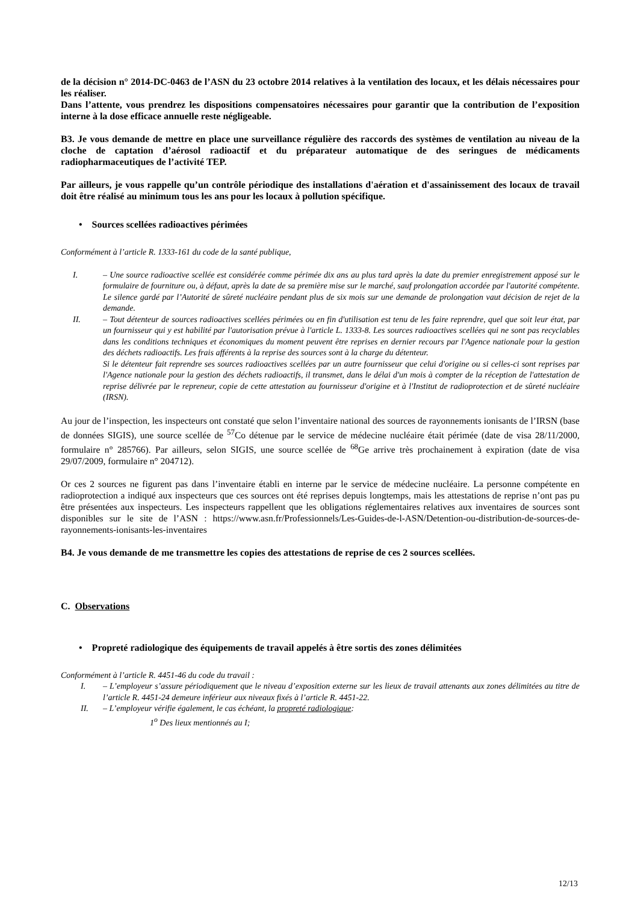de la décision n° 2014-DC-0463 de l’ASN du 23 octobre 2014 relatives à la ventilation des locaux, et les délais nécessaires pour les réaliser.
Dans l’attente, vous prendrez les dispositions compensatoires nécessaires pour garantir que la contribution de l’exposition interne à la dose efficace annuelle reste négligeable.
B3. Je vous demande de mettre en place une surveillance régulière des raccords des systèmes de ventilation au niveau de la cloche de captation d’aérosol radioactif et du préparateur automatique de des seringues de médicaments radiopharmaceutiques de l’activité TEP.
Par ailleurs, je vous rappelle qu’un contrôle périodique des installations d'aération et d'assainissement des locaux de travail doit être réalisé au minimum tous les ans pour les locaux à pollution spécifique.
• Sources scellées radioactives périmées
Conformément à l’article R. 1333-161 du code de la santé publique,
I. – Une source radioactive scellée est considérée comme périmée dix ans au plus tard après la date du premier enregistrement apposé sur le formulaire de fourniture ou, à défaut, après la date de sa première mise sur le marché, sauf prolongation accordée par l'autorité compétente. Le silence gardé par l’Autorité de sûreté nucléaire pendant plus de six mois sur une demande de prolongation vaut décision de rejet de la demande.
II. – Tout détenteur de sources radioactives scellées périmées ou en fin d'utilisation est tenu de les faire reprendre, quel que soit leur état, par un fournisseur qui y est habilité par l'autorisation prévue à l'article L. 1333-8. Les sources radioactives scellées qui ne sont pas recyclables dans les conditions techniques et économiques du moment peuvent être reprises en dernier recours par l'Agence nationale pour la gestion des déchets radioactifs. Les frais afférents à la reprise des sources sont à la charge du détenteur.
Si le détenteur fait reprendre ses sources radioactives scellées par un autre fournisseur que celui d'origine ou si celles-ci sont reprises par l'Agence nationale pour la gestion des déchets radioactifs, il transmet, dans le délai d'un mois à compter de la réception de l'attestation de reprise délivrée par le repreneur, copie de cette attestation au fournisseur d'origine et à l'Institut de radioprotection et de sûreté nucléaire (IRSN).
Au jour de l’inspection, les inspecteurs ont constaté que selon l’inventaire national des sources de rayonnements ionisants de l’IRSN (base de données SIGIS), une source scellée de <sup>57</sup>Co détenue par le service de médecine nucléaire était périmée (date de visa 28/11/2000, formulaire n° 285766). Par ailleurs, selon SIGIS, une source scellée de <sup>68</sup>Ge arrive très prochainement à expiration (date de visa 29/07/2009, formulaire n° 204712).
Or ces 2 sources ne figurent pas dans l’inventaire établi en interne par le service de médecine nucléaire. La personne compétente en radioprotection a indiqué aux inspecteurs que ces sources ont été reprises depuis longtemps, mais les attestations de reprise n’ont pas pu être présentées aux inspecteurs. Les inspecteurs rappellent que les obligations réglementaires relatives aux inventaires de sources sont disponibles sur le site de l’ASN : https://www.asn.fr/Professionnels/Les-Guides-de-l-ASN/Detention-ou-distribution-de-sources-de-rayonnements-ionisants-les-inventaires
B4. Je vous demande de me transmettre les copies des attestations de reprise de ces 2 sources scellées.
C. Observations
• Propreté radiologique des équipements de travail appelés à être sortis des zones délimitées
Conformément à l’article R. 4451-46 du code du travail :
I. – L’employeur s’assure périodiquement que le niveau d’exposition externe sur les lieux de travail attenants aux zones délimitées au titre de l’article R. 4451-24 demeure inférieur aux niveaux fixés à l’article R. 4451-22.
II. – L’employeur vérifie également, le cas échéant, la propreté radiologique:
1<sup>o</sup> Des lieux mentionnés au I;
12/13